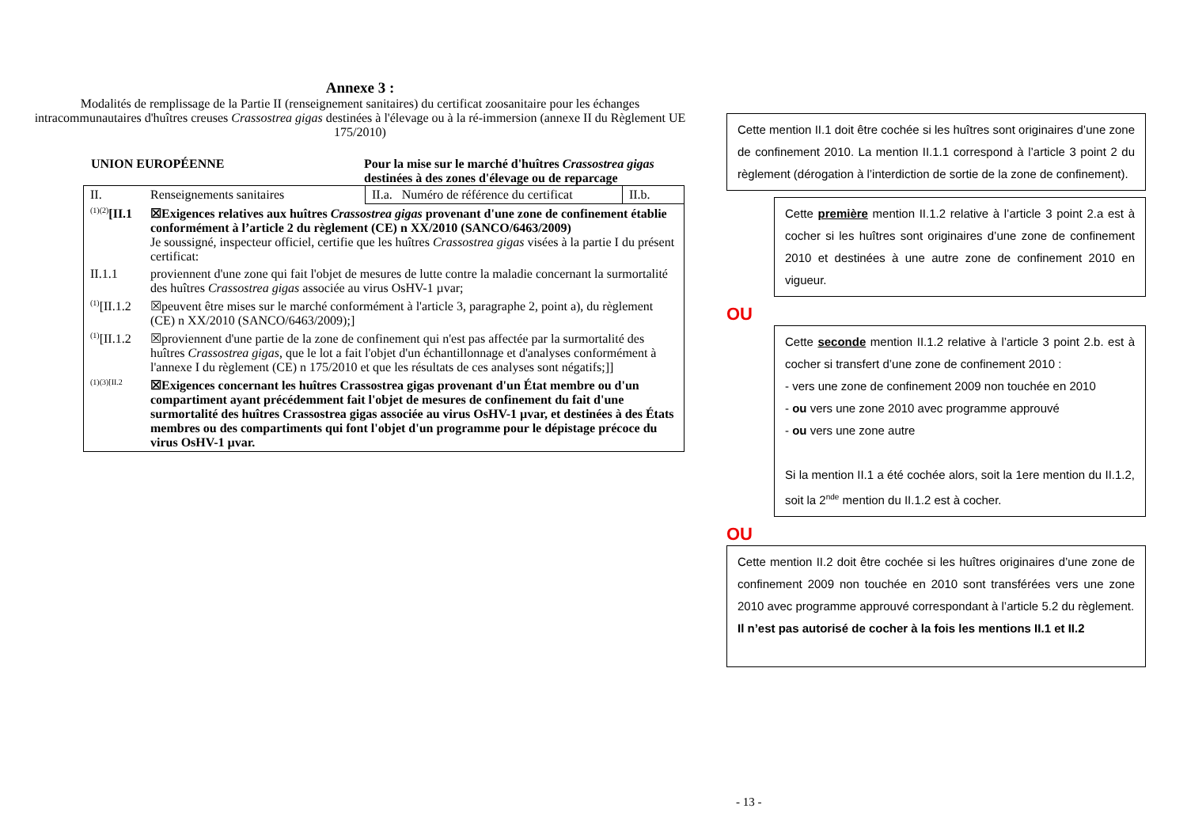Annexe 3 :
Modalités de remplissage de la Partie II (renseignement sanitaires) du certificat zoosanitaire pour les échanges intracommunautaires d'huîtres creuses Crassostrea gigas destinées à l'élevage ou à la ré-immersion (annexe II du Règlement UE 175/2010)
UNION EUROPÉENNE Pour la mise sur le marché d'huîtres Crassostrea gigas destinées à des zones d'élevage ou de reparcage
| II. | Renseignements sanitaires | II.a. Numéro de référence du certificat | II.b. |
| <sup>(1)(2)</sup> [II.1 | ☒Exigences relatives aux huîtres Crassostrea gigas provenant d'une zone de confinement établie conformément à l’article 2 du règlement (CE) n XX/2010 (SANCO/6463/2009) Je soussigné, inspecteur officiel, certifie que les huîtres Crassostrea gigas visées à la partie I du présent certificat: | | |
| II.1.1 | proviennent d'une zone qui fait l'objet de mesures de lutte contre la maladie concernant la surmortalité des huîtres Crassostrea gigas associée au virus OsHV-1 µvar; | | |
| <sup>(1)</sup> [II.1.2 | ☒peuvent être mises sur le marché conformément à l'article 3, paragraphe 2, point a), du règlement (CE) n XX/2010 (SANCO/6463/2009);] | | |
| <sup>(1)</sup> [II.1.2 | ☒proviennent d'une partie de la zone de confinement qui n'est pas affectée par la surmortalité des huîtres Crassostrea gigas , que le lot a fait l'objet d'un échantillonnage et d'analyses conformément à l'annexe I du règlement (CE) n 175/2010 et que les résultats de ces analyses sont négatifs;]] | | |
| (1)(3)[II.2 | ☒Exigences concernant les huîtres Crassostrea gigas provenant d'un État membre ou d'un compartiment ayant précédemment fait l'objet de mesures de confinement du fait d'une surmortalité des huîtres Crassostrea gigas associée au virus OsHV-1 µvar, et destinées à des États membres ou des compartiments qui font l'objet d'un programme pour le dépistage précoce du virus OsHV-1 µvar. | | |
Cette mention II.1 doit être cochée si les huîtres sont originaires d’une zone de confinement 2010. La mention II.1.1 correspond à l’article 3 point 2 du règlement (dérogation à l’interdiction de sortie de la zone de confinement).
Cette première mention II.1.2 relative à l’article 3 point 2.a est à cocher si les huîtres sont originaires d’une zone de confinement 2010 et destinées à une autre zone de confinement 2010 en vigueur.
OU
Cette seconde mention II.1.2 relative à l’article 3 point 2.b. est à cocher si transfert d’une zone de confinement 2010 :
- vers une zone de confinement 2009 non touchée en 2010
- ou vers une zone 2010 avec programme approuvé
- ou vers une zone autre
Si la mention II.1 a été cochée alors, soit la 1ere mention du II.1.2, soit la 2<sup>nde</sup> mention du II.1.2 est à cocher.
OU
Cette mention II.2 doit être cochée si les huîtres originaires d’une zone de confinement 2009 non touchée en 2010 sont transférées vers une zone 2010 avec programme approuvé correspondant à l’article 5.2 du règlement.
Il n’est pas autorisé de cocher à la fois les mentions II.1 et II.2
- 13 -